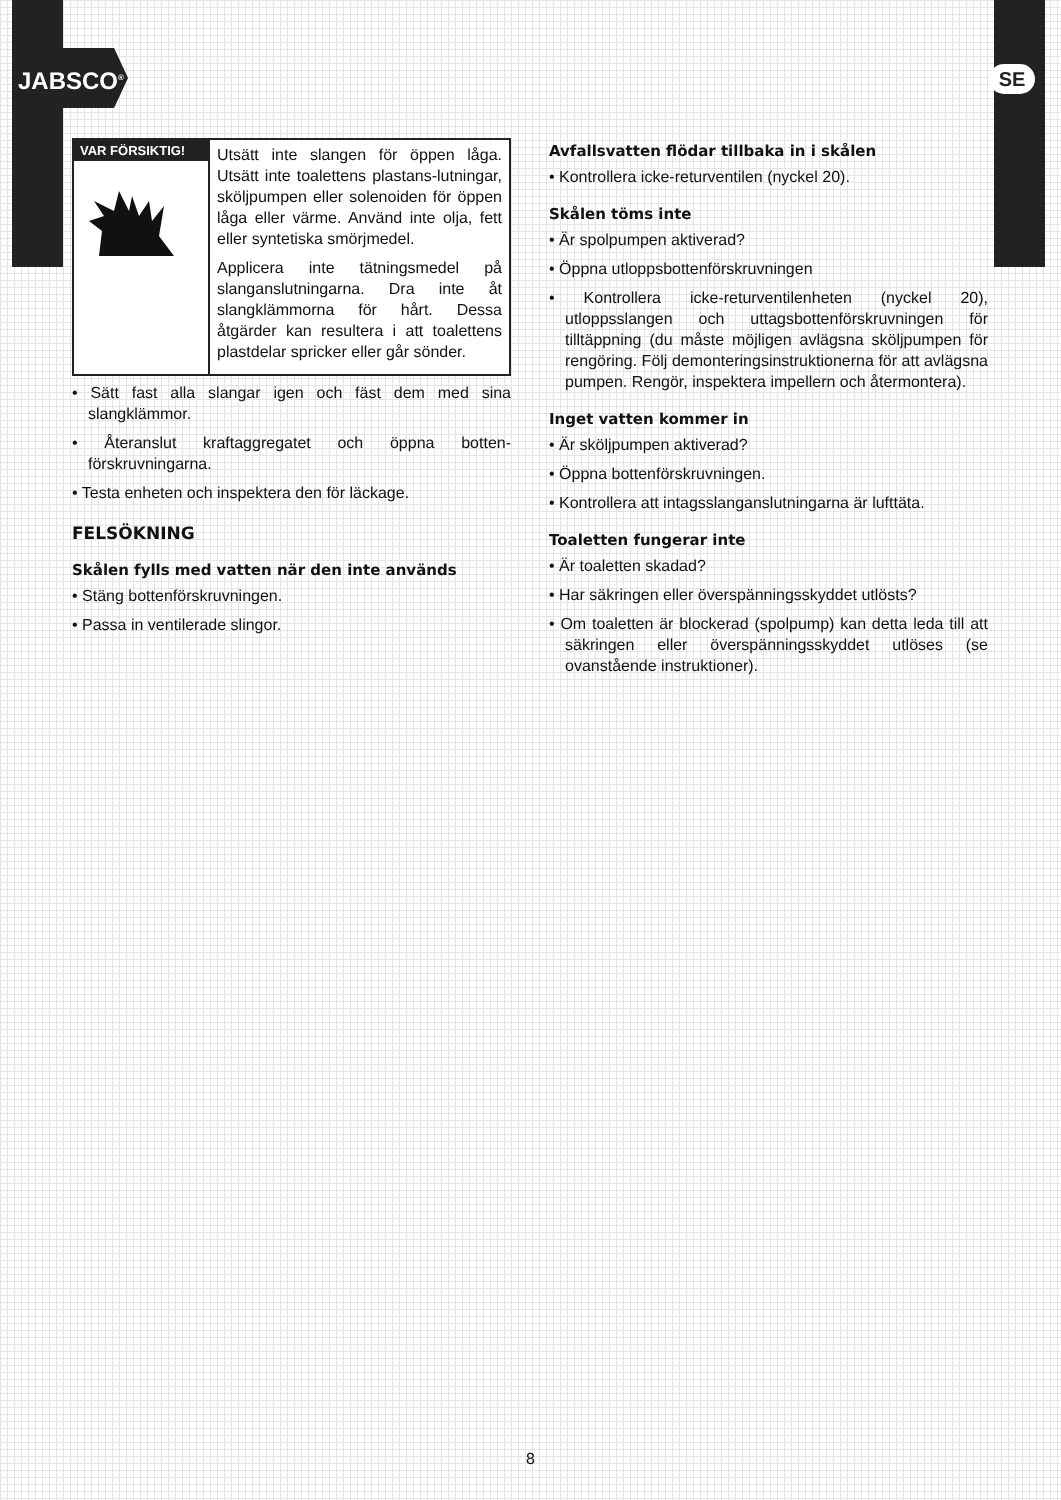JABSCO<sup>®</sup> SE
VAR FÖRSIKTIG!
Utsätt inte slangen för öppen låga. Utsätt inte toalettens plastans-lutningar, sköljpumpen eller solenoiden för öppen låga eller värme. Använd inte olja, fett eller syntetiska smörjmedel.
Applicera inte tätningsmedel på slanganslutningarna. Dra inte åt slangklämmorna för hårt. Dessa åtgärder kan resultera i att toalettens plastdelar spricker eller går sönder.
• Sätt fast alla slangar igen och fäst dem med sina slangklämmor.
• Återanslut kraftaggregatet och öppna botten-förskruvningarna.
• Testa enheten och inspektera den för läckage.
FELSÖKNING
Skålen fylls med vatten när den inte används
• Stäng bottenförskruvningen.
• Passa in ventilerade slingor.
Avfallsvatten flödar tillbaka in i skålen
• Kontrollera icke-returventilen (nyckel 20).
Skålen töms inte
• Är spolpumpen aktiverad?
• Öppna utloppsbottenförskruvningen
• Kontrollera icke-returventilenheten (nyckel 20), utloppsslangen och uttagsbottenförskruvningen för tilltäppning (du måste möjligen avlägsna sköljpumpen för rengöring. Följ demonteringsinstruktionerna för att avlägsna pumpen. Rengör, inspektera impellern och återmontera).
Inget vatten kommer in
• Är sköljpumpen aktiverad?
• Öppna bottenförskruvningen.
• Kontrollera att intagsslanganslutningarna är lufttäta.
Toaletten fungerar inte
• Är toaletten skadad?
• Har säkringen eller överspänningsskyddet utlösts?
• Om toaletten är blockerad (spolpump) kan detta leda till att säkringen eller överspänningsskyddet utlöses (se ovanstående instruktioner).
8